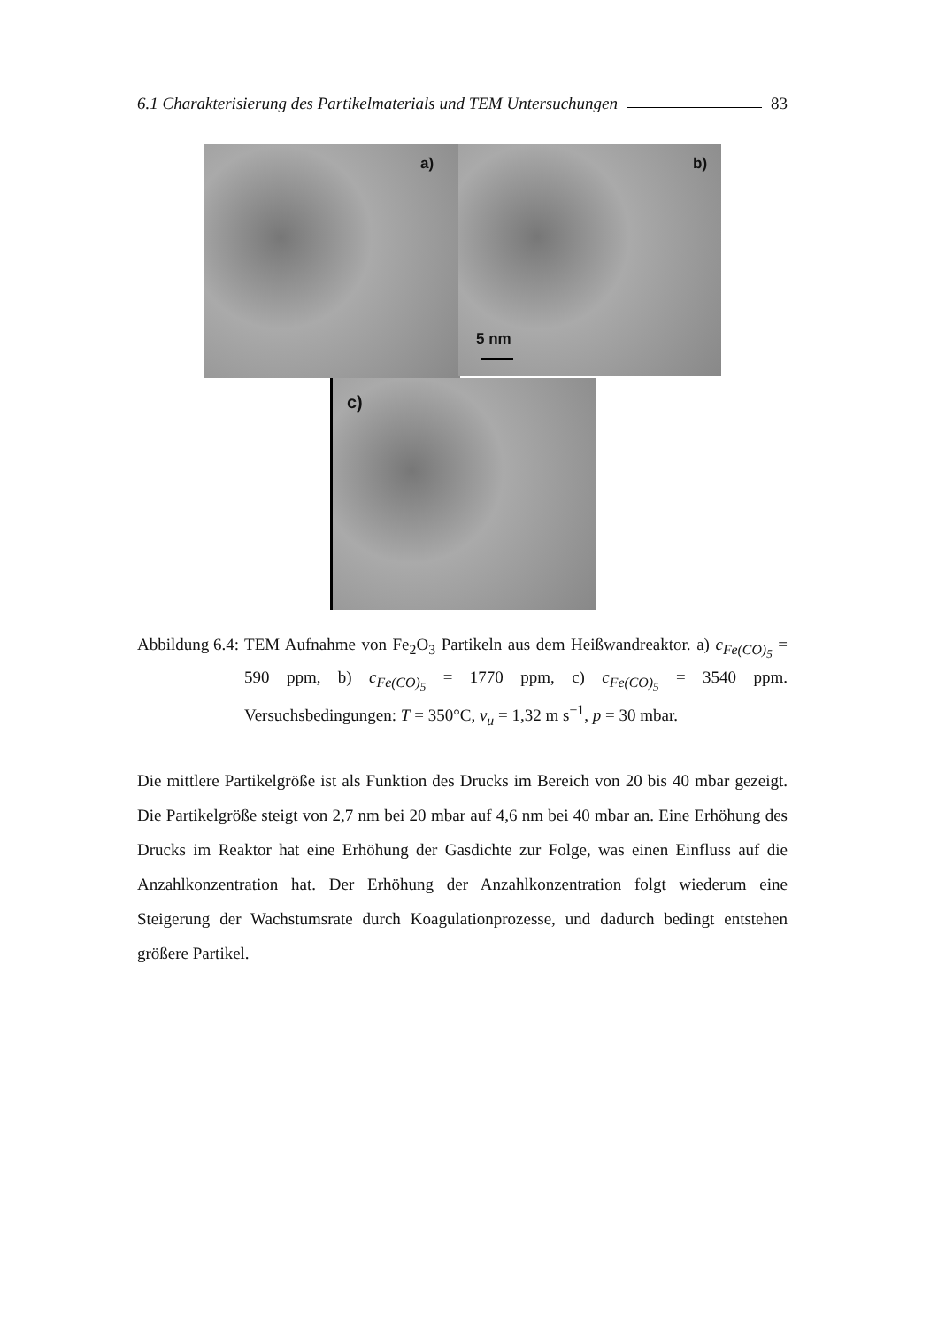6.1 Charakterisierung des Partikelmaterials und TEM Untersuchungen 83
a) b)
5 nm
c)
Abbildung 6.4: TEM Aufnahme von Fe<sub>2</sub>O<sub>3</sub> Partikeln aus dem Heißwandreaktor. a) c<sub>Fe(CO)<sub>5</sub></sub> = 590 ppm, b) c<sub>Fe(CO)<sub>5</sub></sub> = 1770 ppm, c) c<sub>Fe(CO)<sub>5</sub></sub> = 3540 ppm. Versuchsbedingungen: T = 350°C, v<sub>u</sub> = 1,32 m s<sup>−1</sup>, p = 30 mbar.
Die mittlere Partikelgröße ist als Funktion des Drucks im Bereich von 20 bis 40 mbar gezeigt. Die Partikelgröße steigt von 2,7 nm bei 20 mbar auf 4,6 nm bei 40 mbar an. Eine Erhöhung des Drucks im Reaktor hat eine Erhöhung der Gasdichte zur Folge, was einen Einfluss auf die Anzahlkonzentration hat. Der Erhöhung der Anzahlkonzentration folgt wiederum eine Steigerung der Wachstumsrate durch Koagulationprozesse, und dadurch bedingt entstehen größere Partikel.